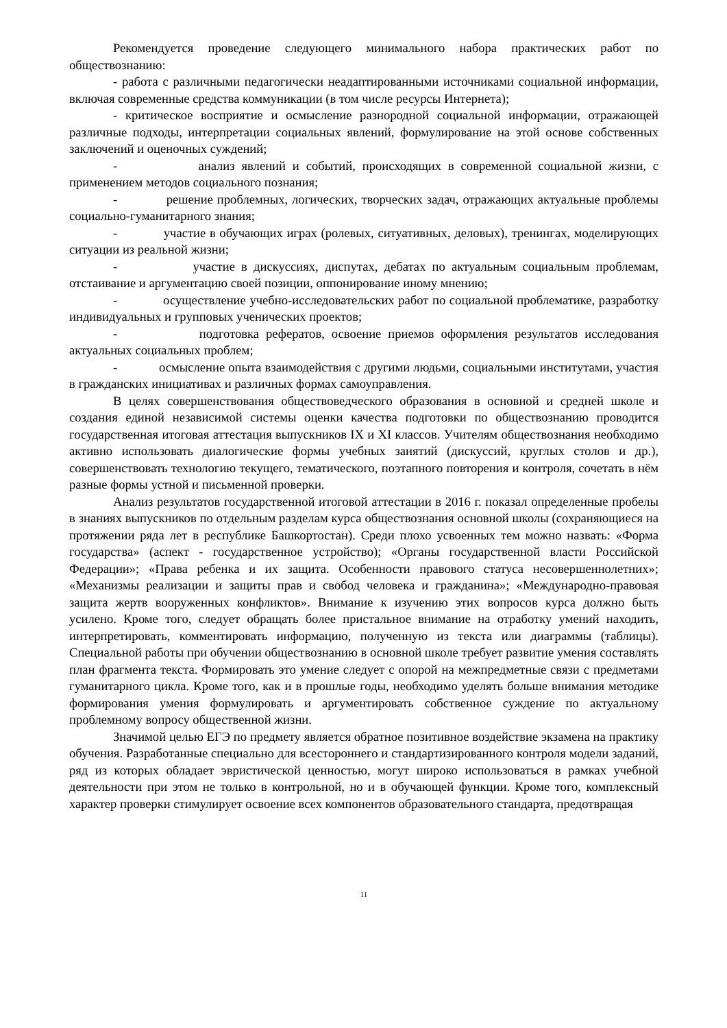Рекомендуется проведение следующего минимального набора практических работ по обществознанию:
- работа с различными педагогически неадаптированными источниками социальной информации, включая современные средства коммуникации (в том числе ресурсы Интернета);
- критическое восприятие и осмысление разнородной социальной информации, отражающей различные подходы, интерпретации социальных явлений, формулирование на этой основе собственных заключений и оценочных суждений;
- анализ явлений и событий, происходящих в современной социальной жизни, с применением методов социального познания;
- решение проблемных, логических, творческих задач, отражающих актуальные проблемы социально-гуманитарного знания;
- участие в обучающих играх (ролевых, ситуативных, деловых), тренингах, моделирующих ситуации из реальной жизни;
- участие в дискуссиях, диспутах, дебатах по актуальным социальным проблемам, отстаивание и аргументацию своей позиции, оппонирование иному мнению;
- осуществление учебно-исследовательских работ по социальной проблематике, разработку индивидуальных и групповых ученических проектов;
- подготовка рефератов, освоение приемов оформления результатов исследования актуальных социальных проблем;
- осмысление опыта взаимодействия с другими людьми, социальными институтами, участия в гражданских инициативах и различных формах самоуправления.
В целях совершенствования обществоведческого образования в основной и средней школе и создания единой независимой системы оценки качества подготовки по обществознанию проводится государственная итоговая аттестация выпускников IX и XI классов. Учителям обществознания необходимо активно использовать диалогические формы учебных занятий (дискуссий, круглых столов и др.), совершенствовать технологию текущего, тематического, поэтапного повторения и контроля, сочетать в нём разные формы устной и письменной проверки.
Анализ результатов государственной итоговой аттестации в 2016 г. показал определенные пробелы в знаниях выпускников по отдельным разделам курса обществознания основной школы (сохраняющиеся на протяжении ряда лет в республике Башкортостан). Среди плохо усвоенных тем можно назвать: «Форма государства» (аспект - государственное устройство); «Органы государственной власти Российской Федерации»; «Права ребенка и их защита. Особенности правового статуса несовершеннолетних»; «Механизмы реализации и защиты прав и свобод человека и гражданина»; «Международно-правовая защита жертв вооруженных конфликтов». Внимание к изучению этих вопросов курса должно быть усилено. Кроме того, следует обращать более пристальное внимание на отработку умений находить, интерпретировать, комментировать информацию, полученную из текста или диаграммы (таблицы). Специальной работы при обучении обществознанию в основной школе требует развитие умения составлять план фрагмента текста. Формировать это умение следует с опорой на межпредметные связи с предметами гуманитарного цикла. Кроме того, как и в прошлые годы, необходимо уделять больше внимания методике формирования умения формулировать и аргументировать собственное суждение по актуальному проблемному вопросу общественной жизни.
Значимой целью ЕГЭ по предмету является обратное позитивное воздействие экзамена на практику обучения. Разработанные специально для всестороннего и стандартизированного контроля модели заданий, ряд из которых обладает эвристической ценностью, могут широко использоваться в рамках учебной деятельности при этом не только в контрольной, но и в обучающей функции. Кроме того, комплексный характер проверки стимулирует освоение всех компонентов образовательного стандарта, предотвращая
11